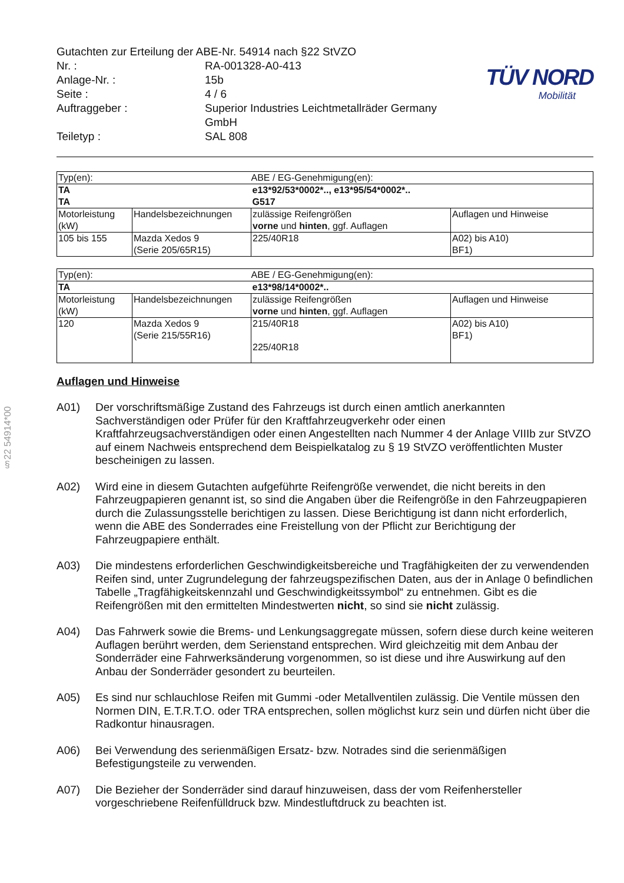§22 54914*00
TÜV NORD
Mobilität
Gutachten zur Erteilung der ABE-Nr. 54914 nach §22 StVZO
| Nr. : | RA-001328-A0-413 |
| Anlage-Nr. : | 15b |
| Seite : | 4 / 6 |
| Auftraggeber : | Superior Industries Leichtmetallräder Germany GmbH |
| Teiletyp : | SAL 808 |
| Typ(en): | | ABE / EG-Genehmigung(en): | |
| TA TA | | e13*92/53*0002*.., e13*95/54*0002*.. G517 | |
| Motorleistung (kW) | Handelsbezeichnungen | zulässige Reifengrößen vorne und hinten , ggf. Auflagen | Auflagen und Hinweise |
| 105 bis 155 | Mazda Xedos 9 (Serie 205/65R15) | 225/40R18 | A02) bis A10) BF1) |
| Typ(en): | | ABE / EG-Genehmigung(en): | |
| TA | | e13*98/14*0002*.. | |
| Motorleistung (kW) | Handelsbezeichnungen | zulässige Reifengrößen vorne und hinten , ggf. Auflagen | Auflagen und Hinweise |
| 120 | Mazda Xedos 9 (Serie 215/55R16) | 215/40R18 225/40R18 | A02) bis A10) BF1) |
Auflagen und Hinweise
A01) Der vorschriftsmäßige Zustand des Fahrzeugs ist durch einen amtlich anerkannten Sachverständigen oder Prüfer für den Kraftfahrzeugverkehr oder einen Kraftfahrzeugsachverständigen oder einen Angestellten nach Nummer 4 der Anlage VIIIb zur StVZO auf einem Nachweis entsprechend dem Beispielkatalog zu § 19 StVZO veröffentlichten Muster bescheinigen zu lassen.
A02) Wird eine in diesem Gutachten aufgeführte Reifengröße verwendet, die nicht bereits in den Fahrzeugpapieren genannt ist, so sind die Angaben über die Reifengröße in den Fahrzeugpapieren durch die Zulassungsstelle berichtigen zu lassen. Diese Berichtigung ist dann nicht erforderlich, wenn die ABE des Sonderrades eine Freistellung von der Pflicht zur Berichtigung der Fahrzeugpapiere enthält.
A03) Die mindestens erforderlichen Geschwindigkeitsbereiche und Tragfähigkeiten der zu verwendenden Reifen sind, unter Zugrundelegung der fahrzeugspezifischen Daten, aus der in Anlage 0 befindlichen Tabelle „Tragfähigkeitskennzahl und Geschwindigkeitssymbol“ zu entnehmen. Gibt es die Reifengrößen mit den ermittelten Mindestwerten nicht, so sind sie nicht zulässig.
A04) Das Fahrwerk sowie die Brems- und Lenkungsaggregate müssen, sofern diese durch keine weiteren Auflagen berührt werden, dem Serienstand entsprechen. Wird gleichzeitig mit dem Anbau der Sonderräder eine Fahrwerksänderung vorgenommen, so ist diese und ihre Auswirkung auf den Anbau der Sonderräder gesondert zu beurteilen.
A05) Es sind nur schlauchlose Reifen mit Gummi -oder Metallventilen zulässig. Die Ventile müssen den Normen DIN, E.T.R.T.O. oder TRA entsprechen, sollen möglichst kurz sein und dürfen nicht über die Radkontur hinausragen.
A06) Bei Verwendung des serienmäßigen Ersatz- bzw. Notrades sind die serienmäßigen Befestigungsteile zu verwenden.
A07) Die Bezieher der Sonderräder sind darauf hinzuweisen, dass der vom Reifenhersteller vorgeschriebene Reifenfülldruck bzw. Mindestluftdruck zu beachten ist.